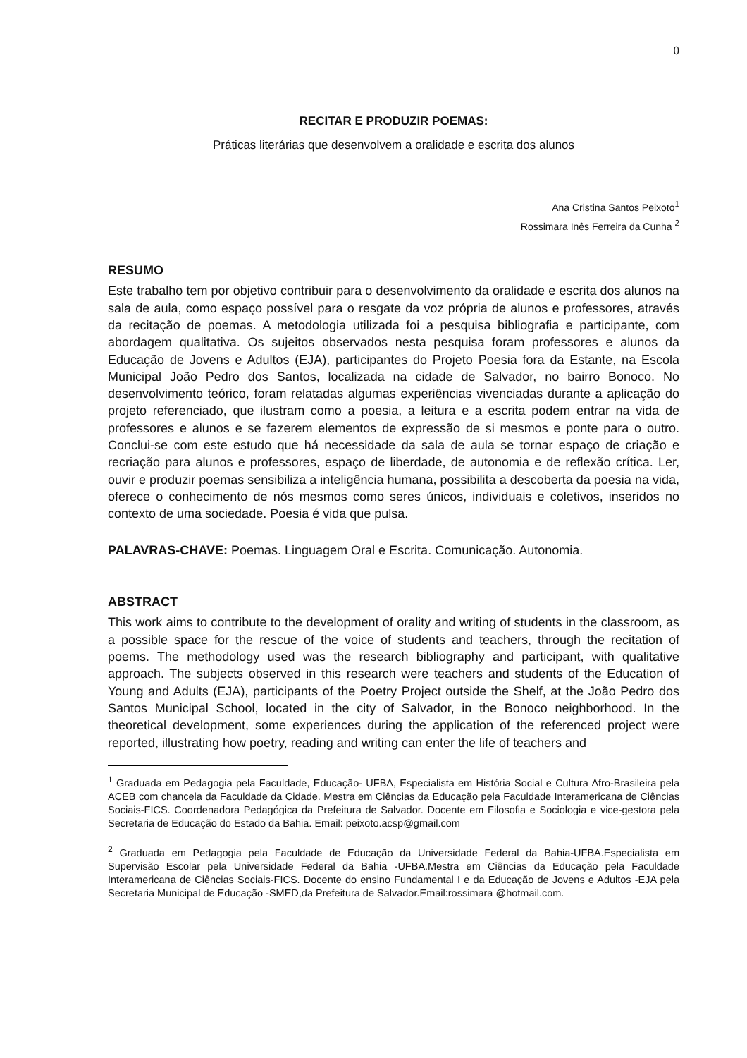0
RECITAR E PRODUZIR POEMAS:
Práticas literárias que desenvolvem a oralidade e escrita dos alunos
Ana Cristina Santos Peixoto<sup>1</sup>
Rossimara Inês Ferreira da Cunha <sup>2</sup>
RESUMO
Este trabalho tem por objetivo contribuir para o desenvolvimento da oralidade e escrita dos alunos na sala de aula, como espaço possível para o resgate da voz própria de alunos e professores, através da recitação de poemas. A metodologia utilizada foi a pesquisa bibliografia e participante, com abordagem qualitativa. Os sujeitos observados nesta pesquisa foram professores e alunos da Educação de Jovens e Adultos (EJA), participantes do Projeto Poesia fora da Estante, na Escola Municipal João Pedro dos Santos, localizada na cidade de Salvador, no bairro Bonoco. No desenvolvimento teórico, foram relatadas algumas experiências vivenciadas durante a aplicação do projeto referenciado, que ilustram como a poesia, a leitura e a escrita podem entrar na vida de professores e alunos e se fazerem elementos de expressão de si mesmos e ponte para o outro. Conclui-se com este estudo que há necessidade da sala de aula se tornar espaço de criação e recriação para alunos e professores, espaço de liberdade, de autonomia e de reflexão crítica. Ler, ouvir e produzir poemas sensibiliza a inteligência humana, possibilita a descoberta da poesia na vida, oferece o conhecimento de nós mesmos como seres únicos, individuais e coletivos, inseridos no contexto de uma sociedade. Poesia é vida que pulsa.
PALAVRAS-CHAVE: Poemas. Linguagem Oral e Escrita. Comunicação. Autonomia.
ABSTRACT
This work aims to contribute to the development of orality and writing of students in the classroom, as a possible space for the rescue of the voice of students and teachers, through the recitation of poems. The methodology used was the research bibliography and participant, with qualitative approach. The subjects observed in this research were teachers and students of the Education of Young and Adults (EJA), participants of the Poetry Project outside the Shelf, at the João Pedro dos Santos Municipal School, located in the city of Salvador, in the Bonoco neighborhood. In the theoretical development, some experiences during the application of the referenced project were reported, illustrating how poetry, reading and writing can enter the life of teachers and
<sup>1</sup> Graduada em Pedagogia pela Faculdade, Educação- UFBA, Especialista em História Social e Cultura Afro-Brasileira pela ACEB com chancela da Faculdade da Cidade. Mestra em Ciências da Educação pela Faculdade Interamericana de Ciências Sociais-FICS. Coordenadora Pedagógica da Prefeitura de Salvador. Docente em Filosofia e Sociologia e vice-gestora pela Secretaria de Educação do Estado da Bahia. Email: peixoto.acsp@gmail.com
<sup>2</sup> Graduada em Pedagogia pela Faculdade de Educação da Universidade Federal da Bahia-UFBA.Especialista em Supervisão Escolar pela Universidade Federal da Bahia -UFBA.Mestra em Ciências da Educação pela Faculdade Interamericana de Ciências Sociais-FICS. Docente do ensino Fundamental I e da Educação de Jovens e Adultos -EJA pela Secretaria Municipal de Educação -SMED,da Prefeitura de Salvador.Email:rossimara @hotmail.com.